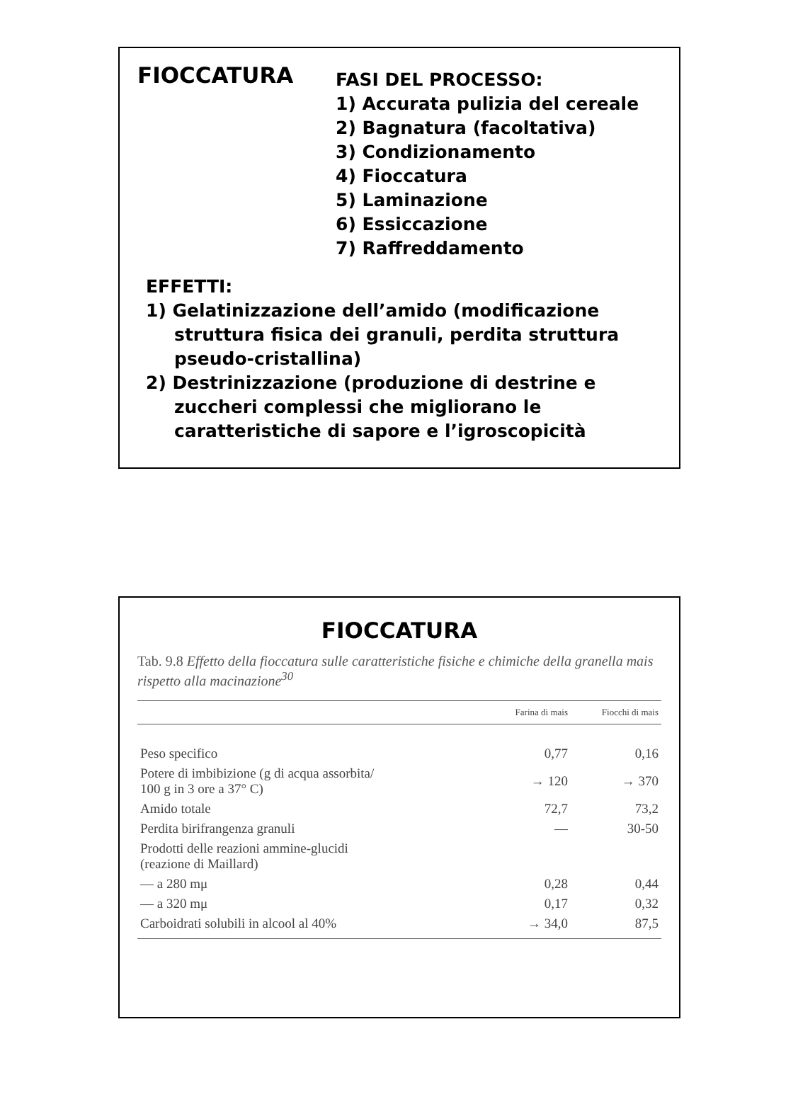FIOCCATURA
FASI DEL PROCESSO:
1) Accurata pulizia del cereale
2) Bagnatura (facoltativa)
3) Condizionamento
4) Fioccatura
5) Laminazione
6) Essiccazione
7) Raffreddamento
EFFETTI:
1) Gelatinizzazione dell’amido (modificazione struttura fisica dei granuli, perdita struttura pseudo-cristallina)
2) Destrinizzazione (produzione di destrine e zuccheri complessi che migliorano le caratteristiche di sapore e l’igroscopicità
FIOCCATURA
Tab. 9.8 Effetto della fioccatura sulle caratteristiche fisiche e chimiche della granella mais rispetto alla macinazione<sup>30</sup>
| | Farina di mais | Fiocchi di mais |
| --- | --- | --- |
| Peso specifico | 0,77 | 0,16 |
| Potere di imbibizione (g di acqua assorbita/ 100 g in 3 ore a 37° C) | → 120 | → 370 |
| Amido totale | 72,7 | 73,2 |
| Perdita birifrangenza granuli | — | 30-50 |
| Prodotti delle reazioni ammine-glucidi (reazione di Maillard) | | |
| — a 280 mμ | 0,28 | 0,44 |
| — a 320 mμ | 0,17 | 0,32 |
| Carboidrati solubili in alcool al 40% | → 34,0 | 87,5 |